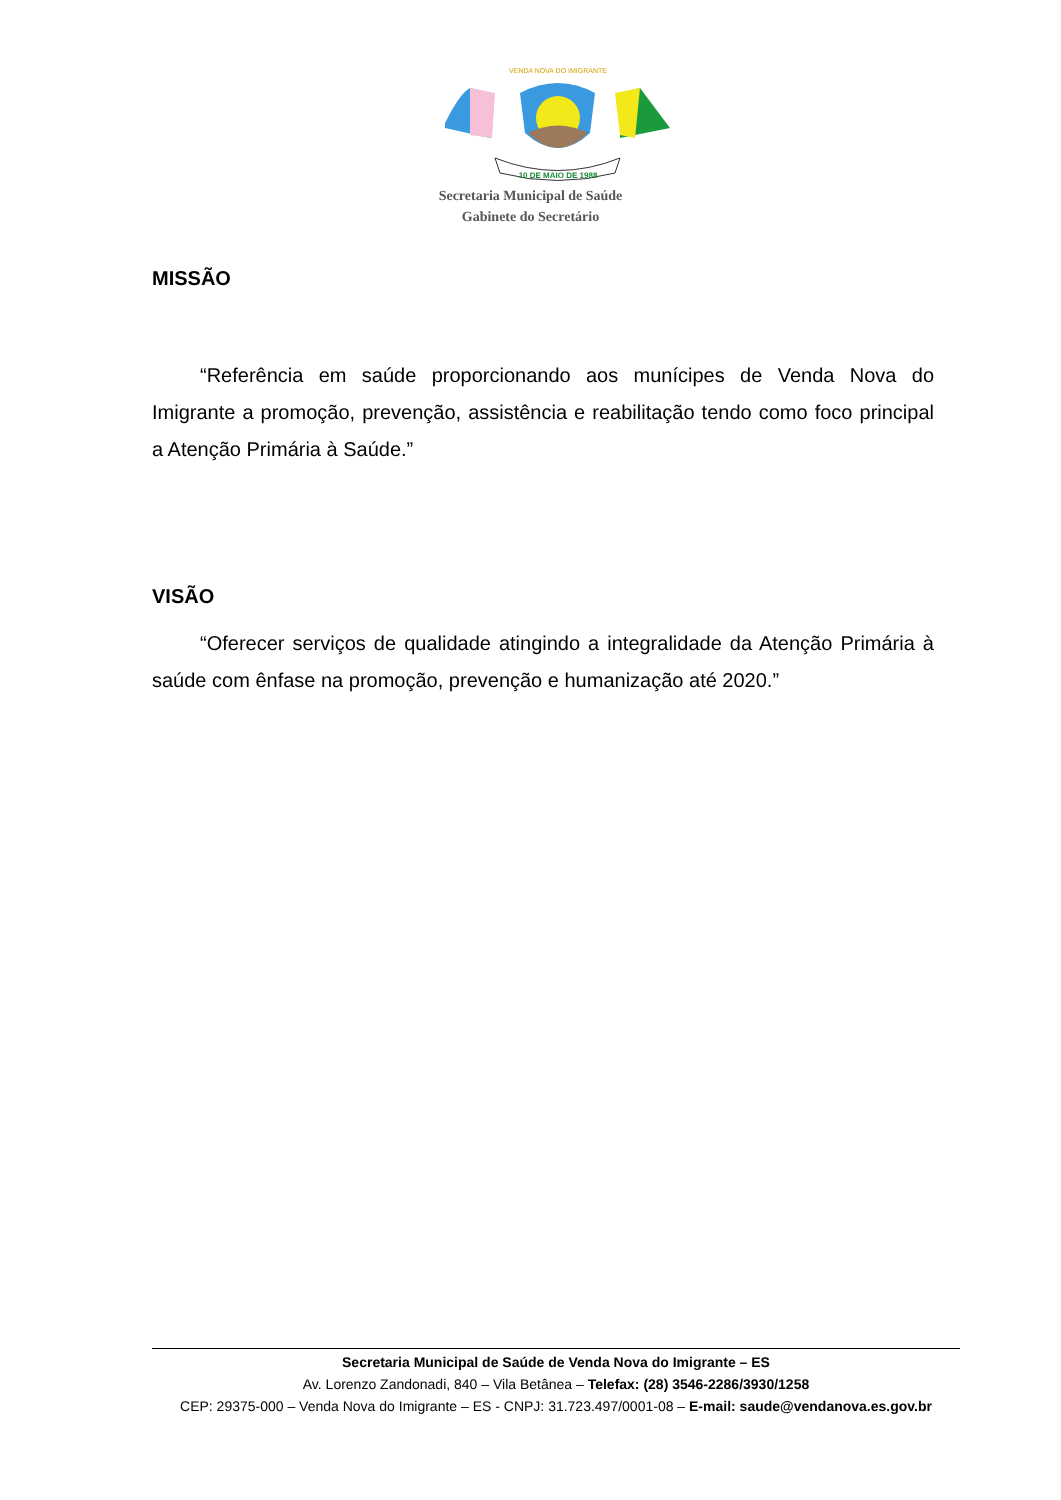VENDA NOVA DO IMIGRANTE
10 DE MAIO DE 1988
Secretaria Municipal de Saúde
Gabinete do Secretário
MISSÃO
“Referência em saúde proporcionando aos munícipes de Venda Nova do Imigrante a promoção, prevenção, assistência e reabilitação tendo como foco principal a Atenção Primária à Saúde.”
VISÃO
“Oferecer serviços de qualidade atingindo a integralidade da Atenção Primária à saúde com ênfase na promoção, prevenção e humanização até 2020.”
Secretaria Municipal de Saúde de Venda Nova do Imigrante – ES
Av. Lorenzo Zandonadi, 840 – Vila Betânea – Telefax: (28) 3546-2286/3930/1258
CEP: 29375-000 – Venda Nova do Imigrante – ES - CNPJ: 31.723.497/0001-08 – E-mail: saude@vendanova.es.gov.br